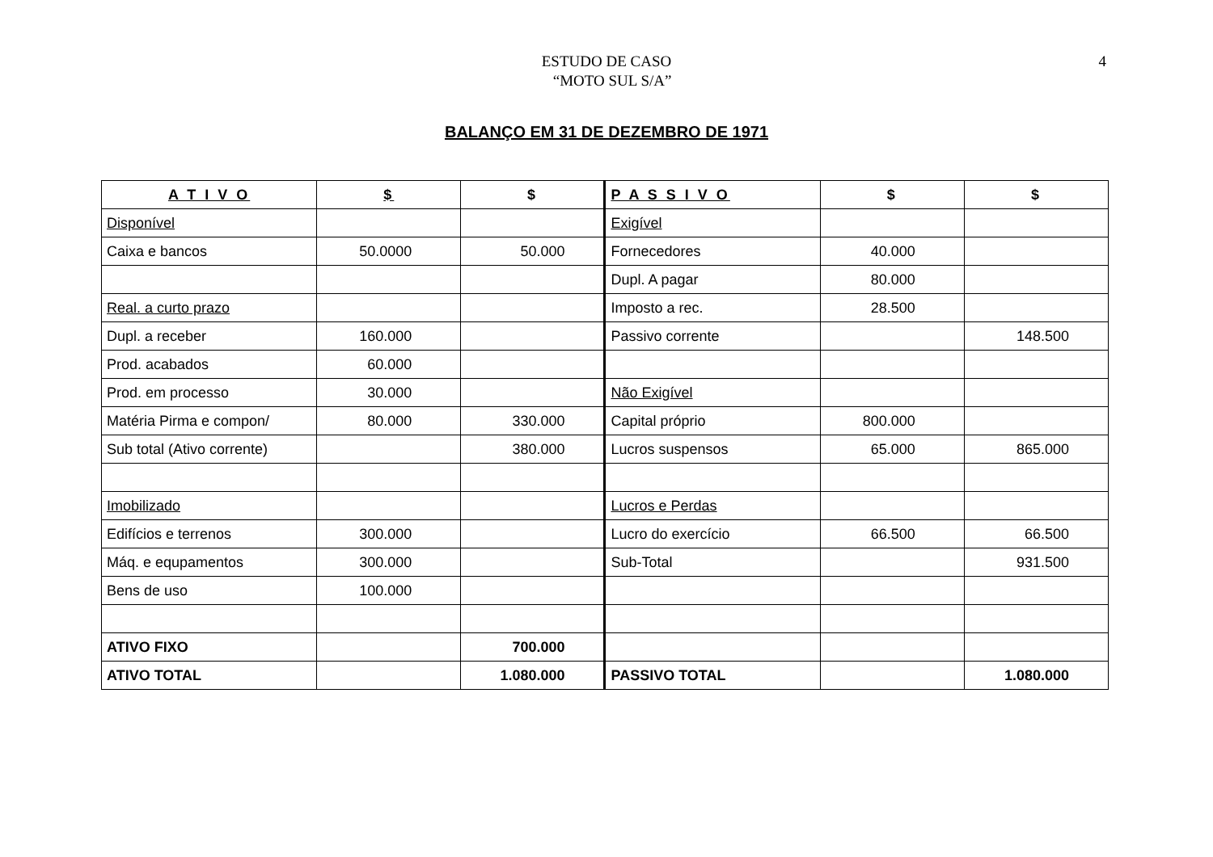ESTUDO DE CASO
“MOTO SUL S/A”
4
BALANÇO EM 31 DE DEZEMBRO DE 1971
| A T I V O | $ | $ | P A S S I V O | $ | $ |
| --- | --- | --- | --- | --- | --- |
| Disponível | | | Exigível | | |
| Caixa e bancos | 50.0000 | 50.000 | Fornecedores | 40.000 | |
| | | | Dupl. A pagar | 80.000 | |
| Real. a curto prazo | | | Imposto a rec. | 28.500 | |
| Dupl. a receber | 160.000 | | Passivo corrente | | 148.500 |
| Prod. acabados | 60.000 | | | | |
| Prod. em processo | 30.000 | | Não Exigível | | |
| Matéria Pirma e compon/ | 80.000 | 330.000 | Capital próprio | 800.000 | |
| Sub total (Ativo corrente) | | 380.000 | Lucros suspensos | 65.000 | 865.000 |
| Imobilizado | | | Lucros e Perdas | | |
| Edifícios e terrenos | 300.000 | | Lucro do exercício | 66.500 | 66.500 |
| Máq. e equpamentos | 300.000 | | Sub-Total | | 931.500 |
| Bens de uso | 100.000 | | | | |
| ATIVO FIXO | | 700.000 | | | |
| ATIVO TOTAL | | 1.080.000 | PASSIVO TOTAL | | 1.080.000 |